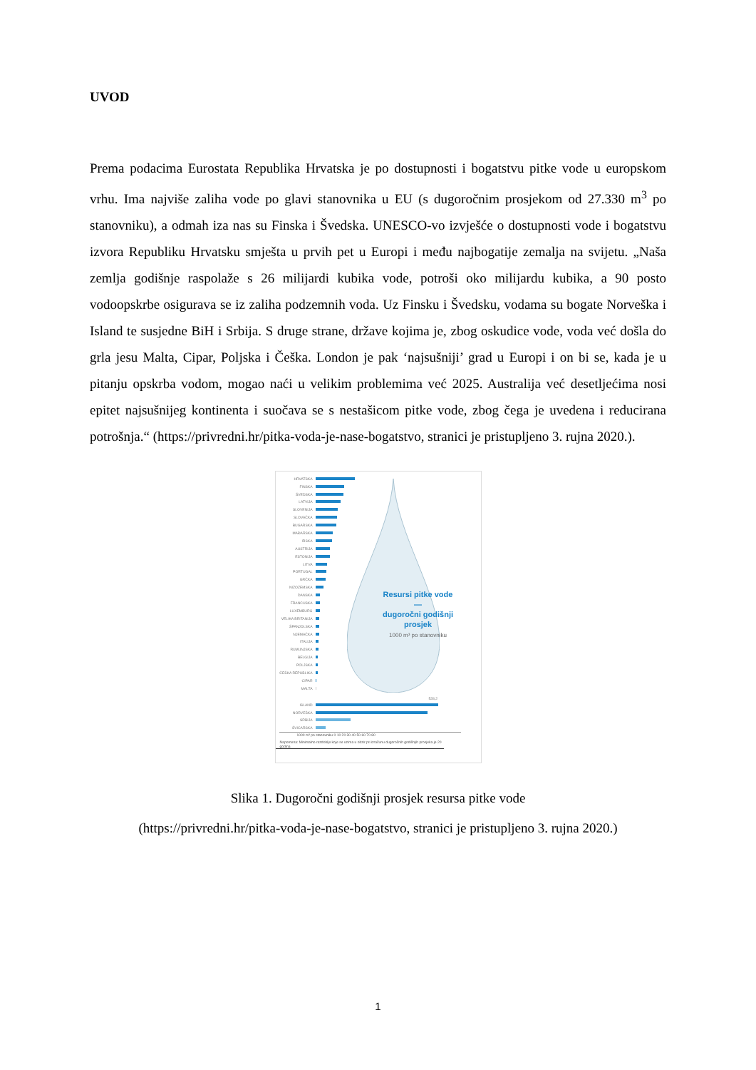UVOD
Prema podacima Eurostata Republika Hrvatska je po dostupnosti i bogatstvu pitke vode u europskom vrhu. Ima najviše zaliha vode po glavi stanovnika u EU (s dugoročnim prosjekom od 27.330 m<sup>3</sup> po stanovniku), a odmah iza nas su Finska i Švedska. UNESCO-vo izvješće o dostupnosti vode i bogatstvu izvora Republiku Hrvatsku smješta u prvih pet u Europi i među najbogatije zemalja na svijetu. „Naša zemlja godišnje raspolaže s 26 milijardi kubika vode, potroši oko milijardu kubika, a 90 posto vodoopskrbe osigurava se iz zaliha podzemnih voda. Uz Finsku i Švedsku, vodama su bogate Norveška i Island te susjedne BiH i Srbija. S druge strane, države kojima je, zbog oskudice vode, voda već došla do grla jesu Malta, Cipar, Poljska i Češka. London je pak ‘najsušniji’ grad u Europi i on bi se, kada je u pitanju opskrba vodom, mogao naći u velikim problemima već 2025. Australija već desetljećima nosi epitet najsušnijeg kontinenta i suočava se s nestašicom pitke vode, zbog čega je uvedena i reducirana potrošnja.“ (https://privredni.hr/pitka-voda-je-nase-bogatstvo, stranici je pristupljeno 3. rujna 2020.).
Resursi pitke vode
—
dugoročni godišnji prosjek
1000 m³ po stanovniku
HRVATSKA
FINSKA
ŠVEDSKA
LATVIJA
SLOVENIJA
SLOVAČKA
BUGARSKA
MAĐARSKA
IRSKA
AUSTRIJA
ESTONIJA
LITVA
PORTUGAL
GRČKA
NIZOZEMSKA
DANSKA
FRANCUSKA
LUXEMBURG
VELIKA BRITANIJA
ŠPANJOLSKA
NJEMAČKA
ITALIJA
RUMUNJSKA
BELGIJA
POLJSKA
ČEŠKA REPUBLIKA
CIPAR
MALTA
528,2
ISLAND
NORVEŠKA
SRBIJA
ŠVICARSKA
1000 m³ po stanovniku 0 10 20 30 40 50 60 70 80
Napomena: Minimalno razdoblje koje se uzima u obzir pri izračunu dugoročnih godišnjih prosjeka je 20 godina
Slika 1. Dugoročni godišnji prosjek resursa pitke vode
(https://privredni.hr/pitka-voda-je-nase-bogatstvo, stranici je pristupljeno 3. rujna 2020.)
1